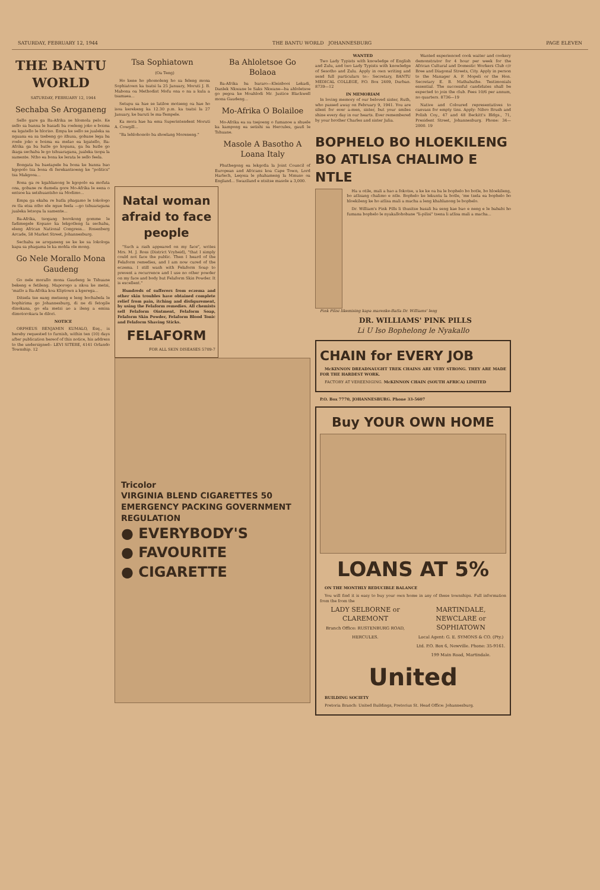SATURDAY, FEBRUARY 12, 1944 THE BANTU WORLD JOHANNESBURG PAGE ELEVEN
THE BANTU WORLD
SATURDAY, FEBRUARY 12, 1944
Sechaba Se Aroganeng
Sello gare ga Ba-Afrika se hlomola pelo. Ke sello sa banna le basadi ba roeleng joko e boima ea kgatello le hloriso. Empa ke sello se jualeka sa nguana ea sa tsebeng go ithusa, gobane lega ba roele joko e boima ea melao ea kgatello, Ba-Afrika ga ba batle go kopana, ga ba batle go ikaga sechaba le go tshuaragana, jualeka tsopa la samente. Ntho ea bona ke lerata le sello feela.
Bongata ba baetapele ba bona ke banna bao kgopolo tsa bona di ferekantsoeng ke "politics" tsa Makgooa...
Rona ga re kgahlanong le kgopolo ea mofuta ona, gobane re dumela gore Mo-Afrika le eena o entsoe ka setshuantsho sa Modimo...
Empa ga ekaba re batla phagamo le tokologo re tla etsa ntho ele ngue feela —go tshuaragana jualeka letsopa la samente...
Ba-Afrika, tsogang borokong gomme le fadimegele Kopano ka lekgotleng la sechaba, eleng African National Congress... Rosenberg Arcade, 58 Market Street, Johannesburg.
Sechaba se aroganeng se ke ke sa lokologa kapa sa phagama le ka mohla ole mong.
Go Nele Morallo Mona Gaudeng
Go nele morallo mona Gaudeng le Tshuane bekeng e fetileng. Maporogo a nkoa ke metsi, 'matlo a Ba-Afrika koa Kliptown a kgerega...
Ditsela tse eang metseng e leng bochabela le bophirima go Johannesburg, di ne di fetogile dinokana, go ela metsi ao a ileng a emisa dimotorokara le dilori.
NOTICE
ORPHEUS BENJAMIN KUMALO, Esq., is hereby requested to furnish, within ten (10) days after publication hereof of this notice, his address to the undersigned:- LEVI SITEBE, 4141 Orlando Township. 12
Tsa Sophiatown
(Oa Teng)
Ho kene ho phomoleng ho sa feleng mona Sophiatown ka tsatsi la 25 January, Moruti J. B. Mabona oa Methodist Mofu ona o na a kula a tsamaea...
Setupu sa hae se latiloe motseng oa hae ho isoa kerekeng ka 12.30 p.m. ka tsatsi la 27 January, ke baruti le ma-Tempele.
Ka mora hae ha ema Superintendent Moruti A. Cowgill...
"Ba lehlohonolo ba shoelang Moreneng."
Ba Ahloletsoe Go Bolaoa
Ba-Afrika ba bararo—Kleinbooi Lekadi, Danlek Nkwane le Saks Nkwane—ba ahloletsoe go pegoa ke Moahlodi Mr. Justice Blackwell mona Gaudeng...
Mo-Afrika O Bolailoe
Mo-Afrika ea sa tsejoeng o fumanoe a shuele ka kampong ea setishi sa Hercules, gaufi le Tshuane.
Masole A Basotho A Loana Italy
Phuthegong ea lekgotla la Joint Council of European and Africans koa Cape Town, Lord Harlech, Leqosa le phahameng la Mmuso oa England... Swaziland e ntsitse masole a 3,000.
Natal woman afraid to face people
"Such a rash appeared on my face", writes Mrs. M. J. Ross (District Vryheid), "that I simply could not face the public. Then I heard of the Felaform remedies, and I am now cured of the eczema. I still wash with Felaform Soap to prevent a recurrence and I use no other powder on my face and body but Felaform Skin Powder. It is excellent."
Hundreds of sufferers from eczema and other skin troubles have obtained complete relief from pain, itching and disfigurement, by using the Felaform remedies. All chemists sell Felaform Ointment, Felaform Soap, Felaform Skin Powder, Felaform Blood Tonic and Felaform Shaving Sticks.
FELAFORM
FOR ALL SKIN DISEASES 5709-7
Tricolor
VIRGINIA BLEND CIGARETTES 50
EMERGENCY PACKING GOVERNMENT REGULATION
● EVERYBODY'S
● FAVOURITE
● CIGARETTE
WANTED
Two Lady Typists with knowledge of English and Zulu, and two Lady Typists with knowledge of Sesotho and Zulu. Apply in own writing and send full particulars to:- Secretary, BANTU MEDICAL COLLEGE, P.O. Box 2409, Durban. 8739—12
IN MEMORIAM
In loving memory of our beloved sister, Ruth, who passed away on February 9, 1941. You are silent for ever a-men, sister, but your smiles shine every day in our hearts. Ever remembered by your brother Charles and sister Julia.
Wanted experienced cook waiter and cookery demonstrator for 4 hour per week for the African Cultural and Domestic Workers Club c/r Bree and Diagonal Streets, City. Apply in person to the Manager A. P. Mopeli or the Hon. Secretary E. B. Mathabathe. Testimonials essential. The successful candidates shall be expected to join the club. Fees 10/6 per annum, no quarters. 8736—19
Native and Coloured representatives to canvass for empty tins. Apply: Nibro Brush and Polish Coy., 47 and 48 Beckitt's Bldgs., 71, President Street, Johannesburg. Phone: 34—2000. 19
BOPHELO BO HLOEKILENG BO ATLISA CHALIMO E NTLE
Ha u otile, mali a hao a fokotse, u ke ke oa ba le bophelo bo botle, bo hloekileng, bo atlisang chalimo e ntle. Bophelo ke lekuntu la botle, 'me tsela ea bophelo bo hloekileng ke ho atlisa mali a macha a leng khahlanong le bophelo.
Dr. William's Pink Pills li thusitse basali ba seng kae bao e neng e le bababi ho fumana bophelo le nyakallohobane "li-pilisi" tsena li atlisa mali a macha...
Pink Pilisi likemising kapa marenke-Batla Dr. Williams' leng
DR. WILLIAMS' PINK PILLS
Li U Iso Bophelong le Nyakallo
CHAIN for EVERY JOB
McKINNON DREADNAUGHT TREK CHAINS ARE VERY STRONG. THEY ARE MADE FOR THE HARDEST WORK.
FACTORY AT VEREENIGING. McKINNON CHAIN (SOUTH AFRICA) LIMITED
P.O. Box 7770, JOHANNESBURG. Phone 33-5607
Buy YOUR OWN HOME
LOANS AT 5%
ON THE MONTHLY REDUCIBLE BALANCE
You will find it is easy to buy your own home in any of these townships. Full information from the from the
LADY SELBORNE or CLAREMONT
Branch Office: RUSTENBURG ROAD, HERCULES.
MARTINDALE, NEWCLARE or SOPHIATOWN
Local Agent: G. E. SYMONS & CO. (Pty.) Ltd. P.O. Box 6, Newville. Phone: 35-9161. 199 Main Road, Martindale.
United
BUILDING SOCIETY
Pretoria Branch: United Buildings, Pretorius St. Head Office: Johannesburg.